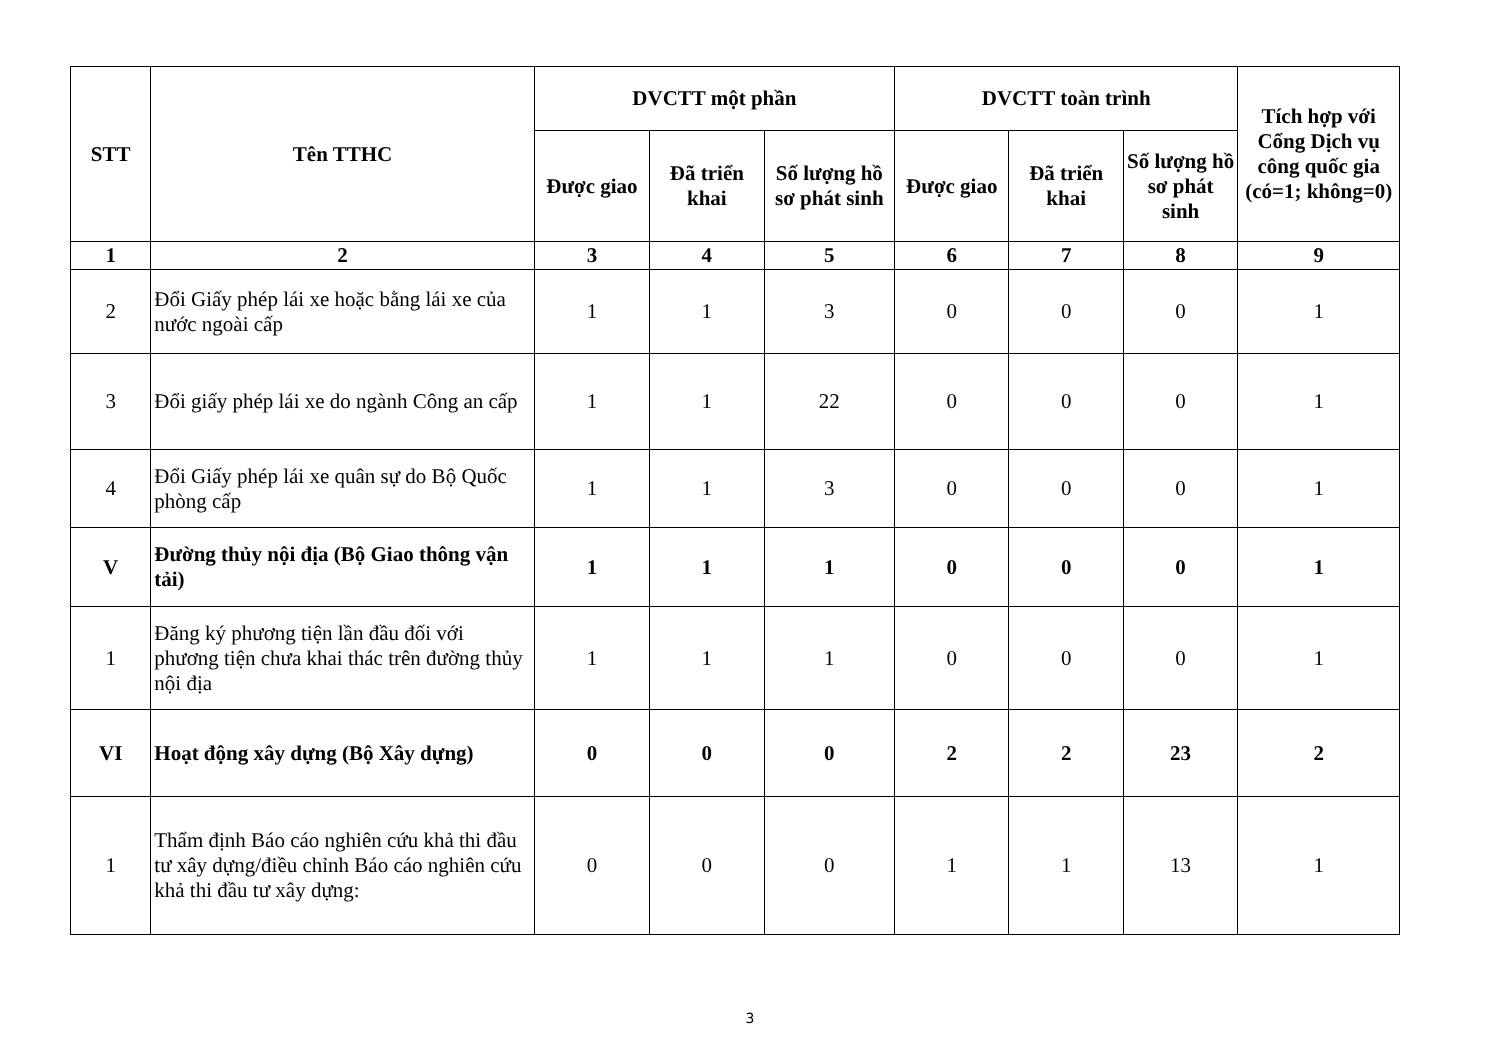| STT | Tên TTHC | DVCTT một phần | | | DVCTT toàn trình | | | Tích hợp với Cổng Dịch vụ công quốc gia (có=1; không=0) |
| --- | --- | --- | --- | --- | --- | --- | --- | --- |
| | | Được giao | Đã triển khai | Số lượng hồ sơ phát sinh | Được giao | Đã triển khai | Số lượng hồ sơ phát sinh | |
| 1 | 2 | 3 | 4 | 5 | 6 | 7 | 8 | 9 |
| 2 | Đổi Giấy phép lái xe hoặc bằng lái xe của nước ngoài cấp | 1 | 1 | 3 | 0 | 0 | 0 | 1 |
| 3 | Đổi giấy phép lái xe do ngành Công an cấp | 1 | 1 | 22 | 0 | 0 | 0 | 1 |
| 4 | Đổi Giấy phép lái xe quân sự do Bộ Quốc phòng cấp | 1 | 1 | 3 | 0 | 0 | 0 | 1 |
| V | Đường thủy nội địa (Bộ Giao thông vận tải) | 1 | 1 | 1 | 0 | 0 | 0 | 1 |
| 1 | Đăng ký phương tiện lần đầu đối với phương tiện chưa khai thác trên đường thủy nội địa | 1 | 1 | 1 | 0 | 0 | 0 | 1 |
| VI | Hoạt động xây dựng (Bộ Xây dựng) | 0 | 0 | 0 | 2 | 2 | 23 | 2 |
| 1 | Thẩm định Báo cáo nghiên cứu khả thi đầu tư xây dựng/điều chỉnh Báo cáo nghiên cứu khả thi đầu tư xây dựng: | 0 | 0 | 0 | 1 | 1 | 13 | 1 |
3